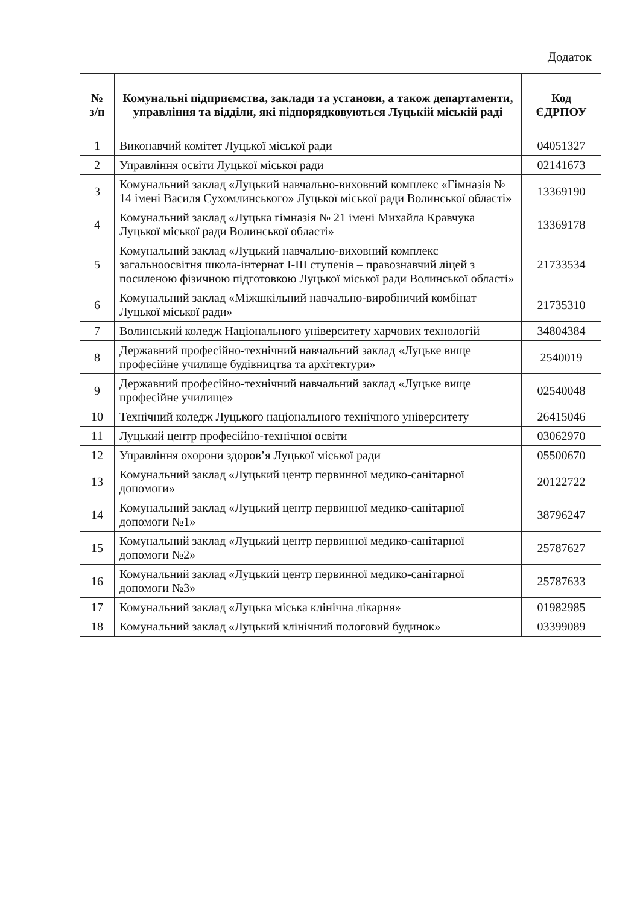Додаток
| № з/п | Комунальні підприємства, заклади та установи, а також департаменти, управління та відділи, які підпорядковуються Луцькій міській раді | Код ЄДРПОУ |
| --- | --- | --- |
| 1 | Виконавчий комітет Луцької міської ради | 04051327 |
| 2 | Управління освіти Луцької міської ради | 02141673 |
| 3 | Комунальний заклад «Луцький навчально-виховний комплекс «Гімназія № 14 імені Василя Сухомлинського» Луцької міської ради Волинської області» | 13369190 |
| 4 | Комунальний заклад «Луцька гімназія № 21 імені Михайла Кравчука Луцької міської ради Волинської області» | 13369178 |
| 5 | Комунальний заклад «Луцький навчально-виховний комплекс загальноосвітня школа-інтернат I-III ступенів – правознавчий ліцей з посиленою фізичною підготовкою Луцької міської ради Волинської області» | 21733534 |
| 6 | Комунальний заклад «Міжшкільний навчально-виробничий комбінат Луцької міської ради» | 21735310 |
| 7 | Волинський коледж Національного університету харчових технологій | 34804384 |
| 8 | Державний професійно-технічний навчальний заклад «Луцьке вище професійне училище будівництва та архітектури» | 2540019 |
| 9 | Державний професійно-технічний навчальний заклад «Луцьке вище професійне училище» | 02540048 |
| 10 | Технічний коледж Луцького національного технічного університету | 26415046 |
| 11 | Луцький центр професійно-технічної освіти | 03062970 |
| 12 | Управління охорони здоров’я Луцької міської ради | 05500670 |
| 13 | Комунальний заклад «Луцький центр первинної медико-санітарної допомоги» | 20122722 |
| 14 | Комунальний заклад «Луцький центр первинної медико-санітарної допомоги №1» | 38796247 |
| 15 | Комунальний заклад «Луцький центр первинної медико-санітарної допомоги №2» | 25787627 |
| 16 | Комунальний заклад «Луцький центр первинної медико-санітарної допомоги №3» | 25787633 |
| 17 | Комунальний заклад «Луцька міська клінічна лікарня» | 01982985 |
| 18 | Комунальний заклад «Луцький клінічний пологовий будинок» | 03399089 |